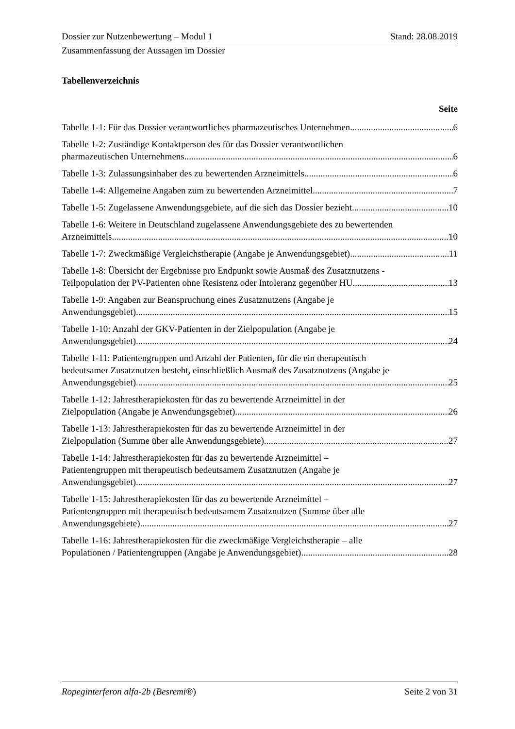Dossier zur Nutzenbewertung – Modul 1 Stand: 28.08.2019
Zusammenfassung der Aussagen im Dossier
Tabellenverzeichnis
Seite
Tabelle 1-1: Für das Dossier verantwortliches pharmazeutisches Unternehmen 6
Tabelle 1-2: Zuständige Kontaktperson des für das Dossier verantwortlichen
pharmazeutischen Unternehmens 6
Tabelle 1-3: Zulassungsinhaber des zu bewertenden Arzneimittels 6
Tabelle 1-4: Allgemeine Angaben zum zu bewertenden Arzneimittel 7
Tabelle 1-5: Zugelassene Anwendungsgebiete, auf die sich das Dossier bezieht 10
Tabelle 1-6: Weitere in Deutschland zugelassene Anwendungsgebiete des zu bewertenden
Arzneimittels 10
Tabelle 1-7: Zweckmäßige Vergleichstherapie (Angabe je Anwendungsgebiet) 11
Tabelle 1-8: Übersicht der Ergebnisse pro Endpunkt sowie Ausmaß des Zusatznutzens -
Teilpopulation der PV-Patienten ohne Resistenz oder Intoleranz gegenüber HU 13
Tabelle 1-9: Angaben zur Beanspruchung eines Zusatznutzens (Angabe je
Anwendungsgebiet) 15
Tabelle 1-10: Anzahl der GKV-Patienten in der Zielpopulation (Angabe je
Anwendungsgebiet) 24
Tabelle 1-11: Patientengruppen und Anzahl der Patienten, für die ein therapeutisch
bedeutsamer Zusatznutzen besteht, einschließlich Ausmaß des Zusatznutzens (Angabe je
Anwendungsgebiet) 25
Tabelle 1-12: Jahrestherapiekosten für das zu bewertende Arzneimittel in der
Zielpopulation (Angabe je Anwendungsgebiet) 26
Tabelle 1-13: Jahrestherapiekosten für das zu bewertende Arzneimittel in der
Zielpopulation (Summe über alle Anwendungsgebiete) 27
Tabelle 1-14: Jahrestherapiekosten für das zu bewertende Arzneimittel –
Patientengruppen mit therapeutisch bedeutsamem Zusatznutzen (Angabe je
Anwendungsgebiet) 27
Tabelle 1-15: Jahrestherapiekosten für das zu bewertende Arzneimittel –
Patientengruppen mit therapeutisch bedeutsamem Zusatznutzen (Summe über alle
Anwendungsgebiete) 27
Tabelle 1-16: Jahrestherapiekosten für die zweckmäßige Vergleichstherapie – alle
Populationen / Patientengruppen (Angabe je Anwendungsgebiet) 28
Ropeginterferon alfa-2b (Besremi®) Seite 2 von 31